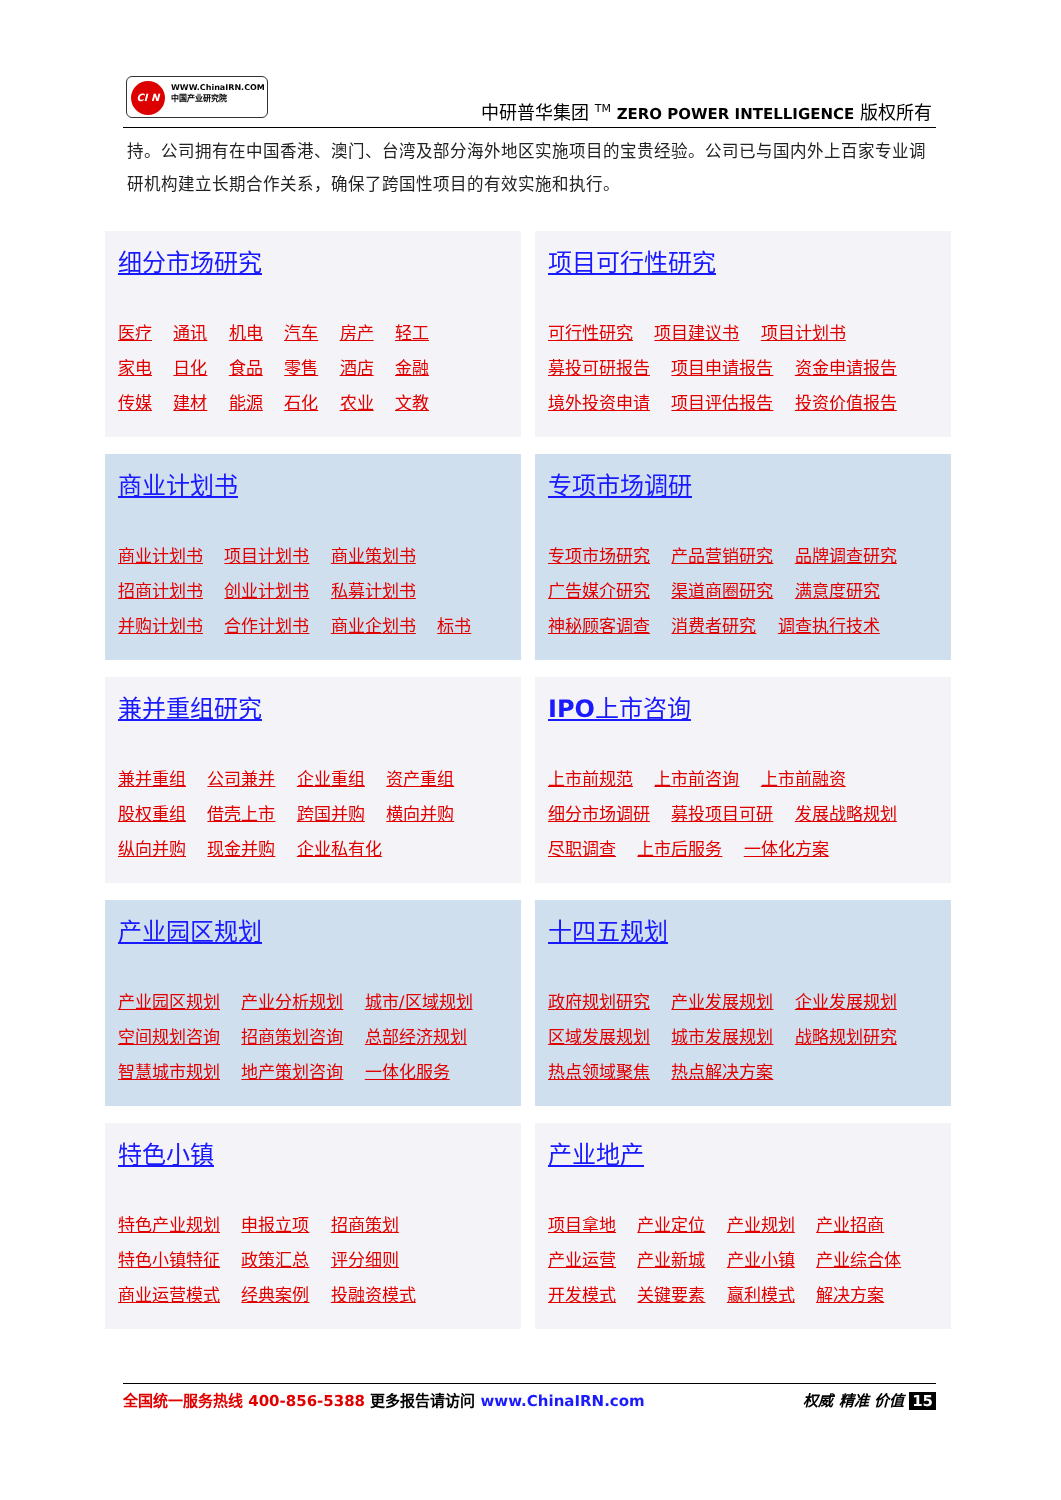CI N
WWW.ChinaIRN.COM
中国产业研究院
中研普华集团 <sup>TM</sup> ZERO POWER INTELLIGENCE 版权所有
持。公司拥有在中国香港、澳门、台湾及部分海外地区实施项目的宝贵经验。公司已与国内外上百家专业调研机构建立长期合作关系，确保了跨国性项目的有效实施和执行。
细分市场研究
医疗 通讯 机电 汽车 房产 轻工
家电 日化 食品 零售 酒店 金融
传媒 建材 能源 石化 农业 文教
项目可行性研究
可行性研究 项目建议书 项目计划书
募投可研报告 项目申请报告 资金申请报告
境外投资申请 项目评估报告 投资价值报告
商业计划书
商业计划书 项目计划书 商业策划书
招商计划书 创业计划书 私募计划书
并购计划书 合作计划书 商业企划书 标书
专项市场调研
专项市场研究 产品营销研究 品牌调查研究
广告媒介研究 渠道商圈研究 满意度研究
神秘顾客调查 消费者研究 调查执行技术
兼并重组研究
兼并重组 公司兼并 企业重组 资产重组
股权重组 借壳上市 跨国并购 横向并购
纵向并购 现金并购 企业私有化
IPO上市咨询
上市前规范 上市前咨询 上市前融资
细分市场调研 募投项目可研 发展战略规划
尽职调查 上市后服务 一体化方案
产业园区规划
产业园区规划 产业分析规划 城市/区域规划
空间规划咨询 招商策划咨询 总部经济规划
智慧城市规划 地产策划咨询 一体化服务
十四五规划
政府规划研究 产业发展规划 企业发展规划
区域发展规划 城市发展规划 战略规划研究
热点领域聚焦 热点解决方案
特色小镇
特色产业规划 申报立项 招商策划
特色小镇特征 政策汇总 评分细则
商业运营模式 经典案例 投融资模式
产业地产
项目拿地 产业定位 产业规划 产业招商
产业运营 产业新城 产业小镇 产业综合体
开发模式 关键要素 赢利模式 解决方案
全国统一服务热线 400-856-5388 更多报告请访问 www.ChinaIRN.com
权威 精准 价值 15